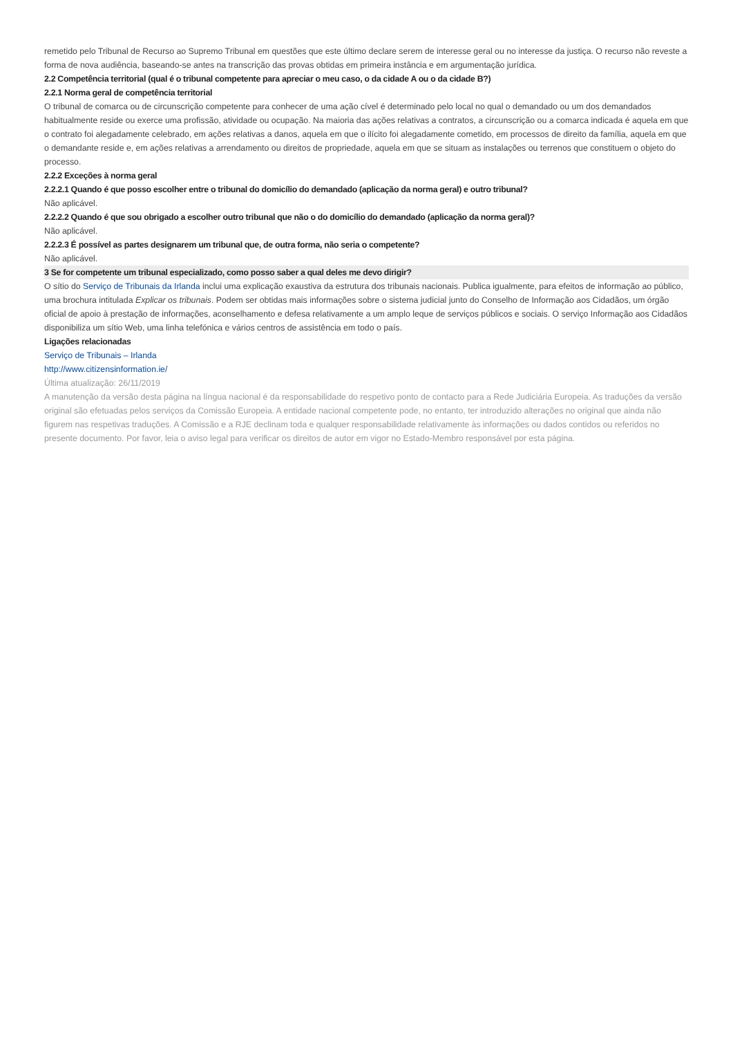remetido pelo Tribunal de Recurso ao Supremo Tribunal em questões que este último declare serem de interesse geral ou no interesse da justiça. O recurso não reveste a forma de nova audiência, baseando-se antes na transcrição das provas obtidas em primeira instância e em argumentação jurídica.
2.2 Competência territorial (qual é o tribunal competente para apreciar o meu caso, o da cidade A ou o da cidade B?)
2.2.1 Norma geral de competência territorial
O tribunal de comarca ou de circunscrição competente para conhecer de uma ação cível é determinado pelo local no qual o demandado ou um dos demandados habitualmente reside ou exerce uma profissão, atividade ou ocupação. Na maioria das ações relativas a contratos, a circunscrição ou a comarca indicada é aquela em que o contrato foi alegadamente celebrado, em ações relativas a danos, aquela em que o ilícito foi alegadamente cometido, em processos de direito da família, aquela em que o demandante reside e, em ações relativas a arrendamento ou direitos de propriedade, aquela em que se situam as instalações ou terrenos que constituem o objeto do processo.
2.2.2 Exceções à norma geral
2.2.2.1 Quando é que posso escolher entre o tribunal do domicílio do demandado (aplicação da norma geral) e outro tribunal?
Não aplicável.
2.2.2.2 Quando é que sou obrigado a escolher outro tribunal que não o do domicílio do demandado (aplicação da norma geral)?
Não aplicável.
2.2.2.3 É possível as partes designarem um tribunal que, de outra forma, não seria o competente?
Não aplicável.
3 Se for competente um tribunal especializado, como posso saber a qual deles me devo dirigir?
O sítio do Serviço de Tribunais da Irlanda inclui uma explicação exaustiva da estrutura dos tribunais nacionais. Publica igualmente, para efeitos de informação ao público, uma brochura intitulada Explicar os tribunais. Podem ser obtidas mais informações sobre o sistema judicial junto do Conselho de Informação aos Cidadãos, um órgão oficial de apoio à prestação de informações, aconselhamento e defesa relativamente a um amplo leque de serviços públicos e sociais. O serviço Informação aos Cidadãos disponibiliza um sítio Web, uma linha telefónica e vários centros de assistência em todo o país.
Ligações relacionadas
Serviço de Tribunais – Irlanda
http://www.citizensinformation.ie/
Última atualização: 26/11/2019
A manutenção da versão desta página na língua nacional é da responsabilidade do respetivo ponto de contacto para a Rede Judiciária Europeia. As traduções da versão original são efetuadas pelos serviços da Comissão Europeia. A entidade nacional competente pode, no entanto, ter introduzido alterações no original que ainda não figurem nas respetivas traduções. A Comissão e a RJE declinam toda e qualquer responsabilidade relativamente às informações ou dados contidos ou referidos no presente documento. Por favor, leia o aviso legal para verificar os direitos de autor em vigor no Estado-Membro responsável por esta página.